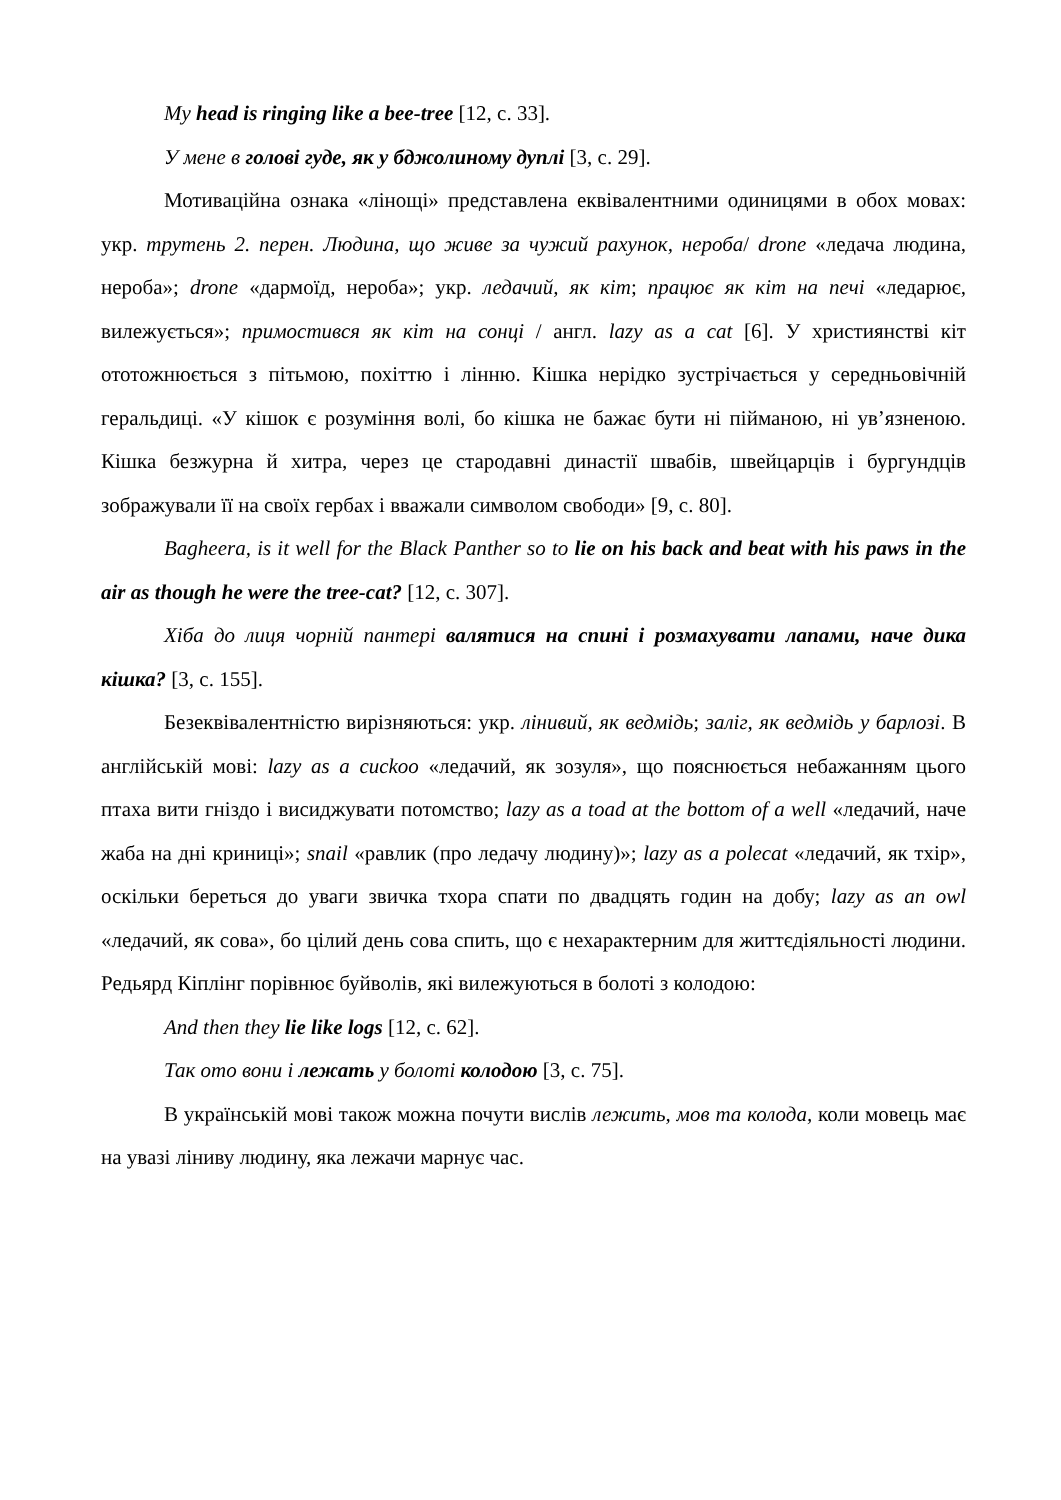My head is ringing like a bee-tree [12, с. 33].
У мене в голові гуде, як у бджолиному дуплі [3, с. 29].
Мотиваційна ознака «лінощі» представлена еквівалентними одиницями в обох мовах: укр. трутень 2. перен. Людина, що живе за чужий рахунок, нероба/ drone «ледача людина, нероба»; drone «дармоїд, нероба»; укр. ледачий, як кіт; працює як кіт на печі «ледарює, вилежується»; примостився як кіт на сонці / англ. lazy as a cat [6]. У християнстві кіт ототожнюється з пітьмою, похіттю і лінню. Кішка нерідко зустрічається у середньовічній геральдиці. «У кішок є розуміння волі, бо кішка не бажає бути ні пійманою, ні ув’язненою. Кішка безжурна й хитра, через це стародавні династії швабів, швейцарців і бургундців зображували її на своїх гербах і вважали символом свободи» [9, с. 80].
Bagheera, is it well for the Black Panther so to lie on his back and beat with his paws in the air as though he were the tree-cat? [12, с. 307].
Хіба до лиця чорній пантері валятися на спині і розмахувати лапами, наче дика кішка? [3, с. 155].
Безеквівалентністю вирізняються: укр. лінивий, як ведмідь; заліг, як ведмідь у барлозі. В англійській мові: lazy as a cuckoo «ледачий, як зозуля», що пояснюється небажанням цього птаха вити гніздо і висиджувати потомство; lazy as a toad at the bottom of a well «ледачий, наче жаба на дні криниці»; snail «равлик (про ледачу людину)»; lazy as a polecat «ледачий, як тхір», оскільки береться до уваги звичка тхора спати по двадцять годин на добу; lazy as an owl «ледачий, як сова», бо цілий день сова спить, що є нехарактерним для життєдіяльності людини. Редьярд Кіплінг порівнює буйволів, які вилежуються в болоті з колодою:
And then they lie like logs [12, с. 62].
Так ото вони і лежать у болоті колодою [3, с. 75].
В українській мові також можна почути вислів лежить, мов та колода, коли мовець має на увазі ліниву людину, яка лежачи марнує час.